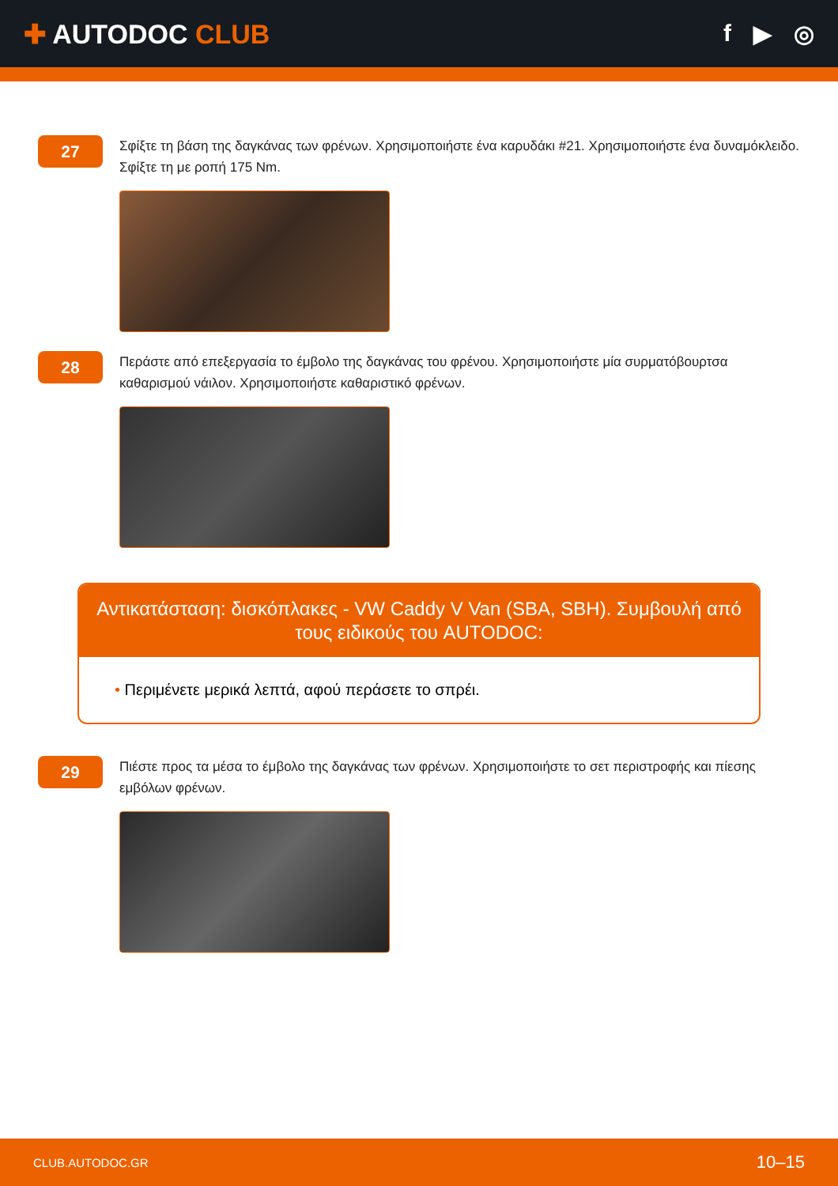✚ AUTODOC CLUB f ▶ ◎
27
Σφίξτε τη βάση της δαγκάνας των φρένων. Χρησιμοποιήστε ένα καρυδάκι #21. Χρησιμοποιήστε ένα δυναμόκλειδο. Σφίξτε τη με ροπή 175 Nm.
28
Περάστε από επεξεργασία το έμβολο της δαγκάνας του φρένου. Χρησιμοποιήστε μία συρματόβουρτσα καθαρισμού νάιλον. Χρησιμοποιήστε καθαριστικό φρένων.
Αντικατάσταση: δισκόπλακες - VW Caddy V Van (SBA, SBH). Συμβουλή από τους ειδικούς του AUTODOC:
• Περιμένετε μερικά λεπτά, αφού περάσετε το σπρέι.
29
Πιέστε προς τα μέσα το έμβολο της δαγκάνας των φρένων. Χρησιμοποιήστε το σετ περιστροφής και πίεσης εμβόλων φρένων.
CLUB.AUTODOC.GR 10–15